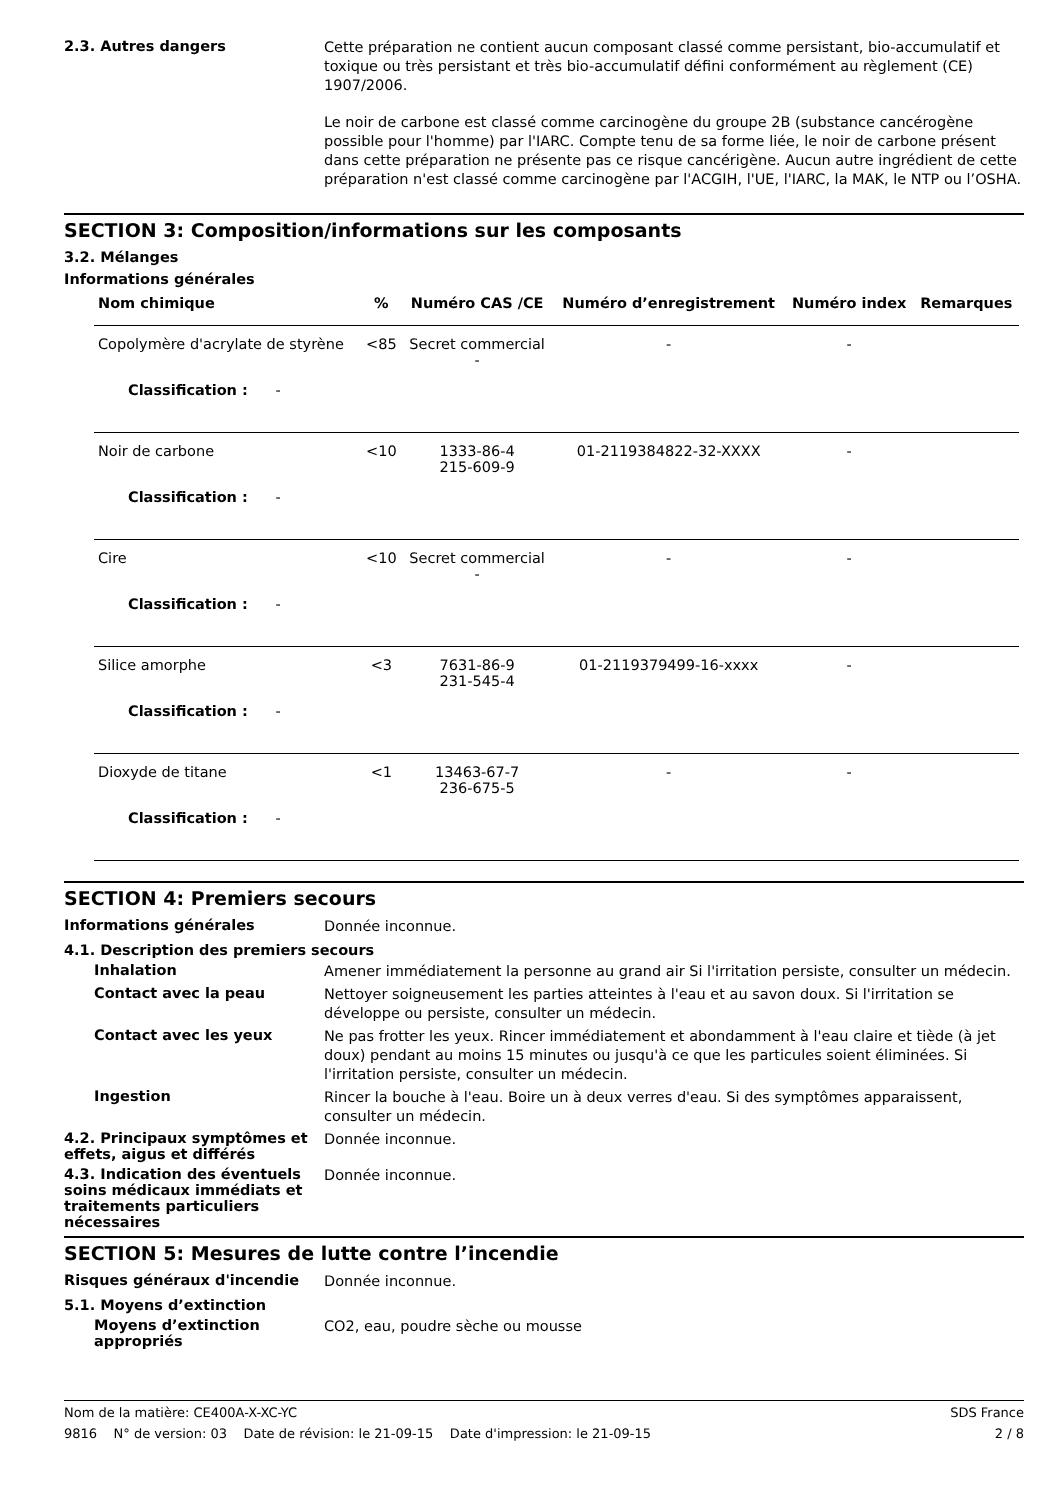2.3. Autres dangers
Cette préparation ne contient aucun composant classé comme persistant, bio-accumulatif et toxique ou très persistant et très bio-accumulatif défini conformément au règlement (CE) 1907/2006.
Le noir de carbone est classé comme carcinogène du groupe 2B (substance cancérogène possible pour l'homme) par l'IARC. Compte tenu de sa forme liée, le noir de carbone présent dans cette préparation ne présente pas ce risque cancérigène. Aucun autre ingrédient de cette préparation n'est classé comme carcinogène par l'ACGIH, l'UE, l'IARC, la MAK, le NTP ou l’OSHA.
SECTION 3: Composition/informations sur les composants
3.2. Mélanges
Informations générales
| Nom chimique | % | Numéro CAS /CE | Numéro d’enregistrement | Numéro index | Remarques |
| --- | --- | --- | --- | --- | --- |
| Copolymère d'acrylate de styrène | <85 | Secret commercial - | - | - | |
| Classification : - | | | | | |
| Noir de carbone | <10 | 1333-86-4 215-609-9 | 01-2119384822-32-XXXX | - | |
| Classification : - | | | | | |
| Cire | <10 | Secret commercial - | - | - | |
| Classification : - | | | | | |
| Silice amorphe | <3 | 7631-86-9 231-545-4 | 01-2119379499-16-xxxx | - | |
| Classification : - | | | | | |
| Dioxyde de titane | <1 | 13463-67-7 236-675-5 | - | - | |
| Classification : - | | | | | |
SECTION 4: Premiers secours
Informations générales
Donnée inconnue.
4.1. Description des premiers secours
Inhalation
Amener immédiatement la personne au grand air Si l'irritation persiste, consulter un médecin.
Contact avec la peau
Nettoyer soigneusement les parties atteintes à l'eau et au savon doux. Si l'irritation se développe ou persiste, consulter un médecin.
Contact avec les yeux
Ne pas frotter les yeux. Rincer immédiatement et abondamment à l'eau claire et tiède (à jet doux) pendant au moins 15 minutes ou jusqu'à ce que les particules soient éliminées. Si l'irritation persiste, consulter un médecin.
Ingestion
Rincer la bouche à l'eau. Boire un à deux verres d'eau. Si des symptômes apparaissent, consulter un médecin.
4.2. Principaux symptômes et effets, aigus et différés
Donnée inconnue.
4.3. Indication des éventuels soins médicaux immédiats et traitements particuliers nécessaires
Donnée inconnue.
SECTION 5: Mesures de lutte contre l’incendie
Risques généraux d'incendie
Donnée inconnue.
5.1. Moyens d’extinction
Moyens d’extinction appropriés
CO2, eau, poudre sèche ou mousse
Nom de la matière: CE400A-X-XC-YC SDS France
9816 N° de version: 03 Date de révision: le 21-09-15 Date d'impression: le 21-09-15 2 / 8